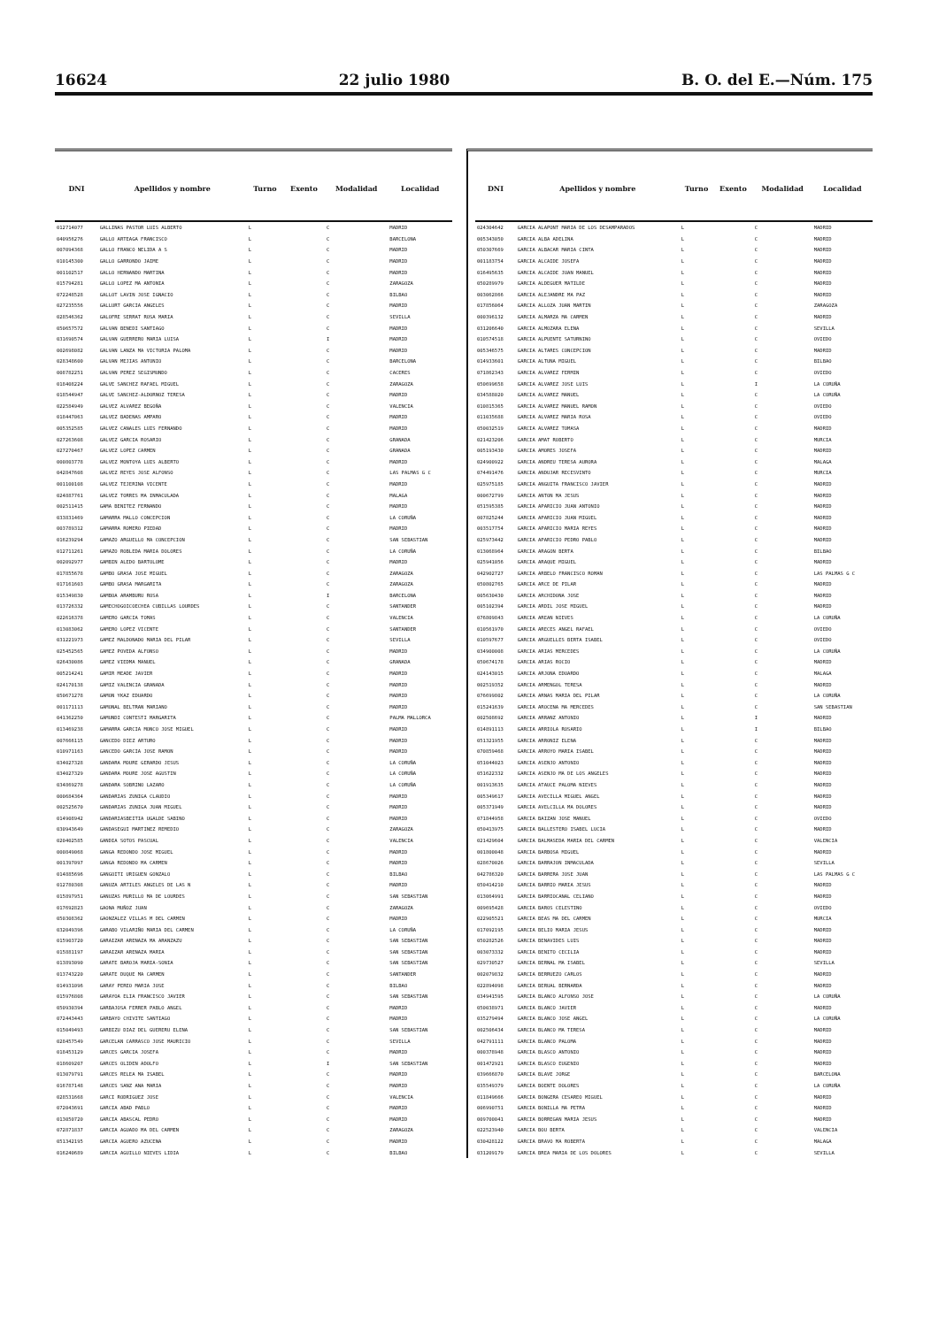16624 22 julio 1980 B. O. del E.—Núm. 175
| DNI | Apellidos y nombre | Turno | Exento | Modalidad | Localidad |
| --- | --- | --- | --- | --- | --- |
| 012714077 | GALLINAS PASTOR LUIS ALBERTO | L | | C | MADRID |
| 040956276 | GALLO ARTEAGA FRANCISCO | L | | C | BARCELONA |
| 007094368 | GALLO FRANCO NELIDA A S | L | | C | MADRID |
| 010145300 | GALLO GARRONDO JAIME | L | | C | MADRID |
| 001102517 | GALLO HERNANDO MARTINA | L | | C | MADRID |
| 015794281 | GALLO LOPEZ MA ANTONIA | L | | C | ZARAGOZA |
| 072248528 | GALLOT LAVIN JOSE IGNACIO | L | | C | BILBAO |
| 027235556 | GALLURT GARCIA ANGELES | L | | C | MADRID |
| 028546362 | GALOFRE SERRAT ROSA MARIA | L | | C | SEVILLA |
| 050657572 | GALVAN BENEDI SANTIAGO | L | | C | MADRID |
| 031690574 | GALVAN GUERRERO MARIA LUISA | L | | I | MADRID |
| 002698082 | GALVAN LANZA MA VICTORIA PALOMA | L | | C | MADRID |
| 028348600 | GALVAN MEJIAS ANTONIO | L | | C | BARCELONA |
| 008782251 | GALVAN PEREZ SEGISMUNDO | L | | C | CACERES |
| 018408224 | GALVE SANCHEZ RAFAEL MIGUEL | L | | C | ZARAGOZA |
| 018544947 | GALVE SANCHEZ-ALDORNOZ TERESA | L | | C | MADRID |
| 022584949 | GALVEZ ALVAREZ BEGOÑA | L | | C | VALENCIA |
| 018447063 | GALVEZ BADENAS AMPARO | L | | C | MADRID |
| 005352585 | GALVEZ CANALES LUIS FERNANDO | L | | C | MADRID |
| 027263608 | GALVEZ GARCIA ROSARIO | L | | C | GRANADA |
| 027270467 | GALVEZ LOPEZ CARMEN | L | | C | GRANADA |
| 000803778 | GALVEZ MONTOYA LUIS ALBERTO | L | | C | MADRID |
| 042847608 | GALVEZ REYES JOSE ALFONSO | L | | C | LAS PALMAS G C |
| 001100108 | GALVEZ TEJERINA VICENTE | L | | C | MADRID |
| 024887761 | GALVEZ TORRES MA INMACULADA | L | | C | MALAGA |
| 002511415 | GAMA BENITEZ FERNANDO | L | | C | MADRID |
| 033831469 | GAMARRA MALLO CONCEPCION | L | | C | LA CORUÑA |
| 003789312 | GAMARRA ROMERO PIEDAD | L | | C | MADRID |
| 016239294 | GAMAZO ARGUELLO MA CONCEPCION | L | | C | SAN SEBASTIAN |
| 012711261 | GAMAZO ROBLEDA MARIA DOLORES | L | | C | LA CORUÑA |
| 002092977 | GAMBIN ALEDO BARTOLOME | L | | C | MADRID |
| 017855678 | GAMBO GRASA JOSE MIGUEL | L | | C | ZARAGOZA |
| 017161603 | GAMBO GRASA MARGARITA | L | | C | ZARAGOZA |
| 015349830 | GAMBOA ARAMBURU ROSA | L | | I | BARCELONA |
| 013726332 | GAMECHOGOICOECHEA CUBILLAS LOURDES | L | | C | SANTANDER |
| 022616378 | GAMERO GARCIA TOMAS | L | | C | VALENCIA |
| 013083062 | GAMERO LOPEZ VICENTE | L | | C | SANTANDER |
| 031221973 | GAMEZ MALDONADO MARIA DEL PILAR | L | | C | SEVILLA |
| 025452565 | GAMEZ POVEDA ALFONSO | L | | C | MADRID |
| 026430086 | GAMEZ VIEDMA MANUEL | L | | C | GRANADA |
| 005214241 | GAMIR MEADE JAVIER | L | | C | MADRID |
| 024170138 | GAMIZ VALENCIA GRANADA | L | | C | MADRID |
| 050671278 | GAMON YKAZ EDUARDO | L | | C | MADRID |
| 001171113 | GAMONAL BELTRAN MARIANO | L | | C | MADRID |
| 041362250 | GAMUNDI CONTESTI MARGARITA | L | | C | PALMA MALLORCA |
| 013469238 | GAMARRA GARCIA MONCO JOSE MIGUEL | L | | C | MADRID |
| 007666115 | GANCEDO DIEZ ARTURO | L | | C | MADRID |
| 010971163 | GANCEDO GARCIA JOSE RAMON | L | | C | MADRID |
| 034027328 | GANDARA MOURE GERARDO JESUS | L | | C | LA CORUÑA |
| 034027329 | GANDARA MOURE JOSE AGUSTIN | L | | C | LA CORUÑA |
| 034869278 | GANDARA SOBRINO LAZARO | L | | C | LA CORUÑA |
| 000684364 | GANDARIAS ZUNIGA CLAUDIO | L | | C | MADRID |
| 002525670 | GANDARIAS ZUNIGA JUAN MIGUEL | L | | C | MADRID |
| 014908942 | GANDARIASBEITIA UGALDE SABINO | L | | C | MADRID |
| 030943649 | GANDASEGUI MARTINEZ REMEDIO | L | | C | ZARAGOZA |
| 020402585 | GANDIA SOTOS PASCUAL | L | | C | VALENCIA |
| 000849068 | GANGA REDONDO JOSE MIGUEL | L | | C | MADRID |
| 001397097 | GANGA REDONDO MA CARMEN | L | | C | MADRID |
| 014885696 | GANGOITI URIGUEN GONZALO | L | | C | BILBAO |
| 012780308 | GANUZA ARTILES ANGELES DE LAS N | L | | C | MADRID |
| 015897951 | GANUZAS MURILLO MA DE LOURDES | L | | C | SAN SEBASTIAN |
| 017692823 | GAONA MUÑOZ JUAN | L | | C | ZARAGOZA |
| 050308362 | GAONZALEZ VILLAS M DEL CARMEN | L | | C | MADRID |
| 032049396 | GARABO VILARIÑO MARIA DEL CARMEN | L | | C | LA CORUÑA |
| 015903720 | GARAIZAR ARENAZA MA ARANZAZU | L | | C | SAN SEBASTIAN |
| 015881197 | GARAIZAR ARENAZA MARIA | L | | C | SAN SEBASTIAN |
| 013893090 | GARATE BAROJA MARIA-SONIA | L | | C | SAN SEBASTIAN |
| 013743220 | GARATE DUQUE MA CARMEN | L | | C | SANTANDER |
| 014931096 | GARAY PEREO MARIA JOSE | L | | C | BILBAO |
| 015976808 | GARAYOA ELIA FRANCISCO JAVIER | L | | C | SAN SEBASTIAN |
| 050930394 | GARBAJOSA FERRER PABLO ANGEL | L | | C | MADRID |
| 072443443 | GARBAYO CHIVITE SANTIAGO | L | | C | MADRID |
| 015049493 | GARBIZU DIAZ DEL GUERERU ELENA | L | | C | SAN SEBASTIAN |
| 028457549 | GARCELAN CARRASCO JOSE MAURICIO | L | | C | SEVILLA |
| 018453129 | GARCES GARCIA JOSEFA | L | | C | MADRID |
| 018609207 | GARCES OLIDEN ADOLFO | L | | I | SAN SEBASTIAN |
| 013079791 | GARCES RELEA MA ISABEL | L | | C | MADRID |
| 016787148 | GARCES SANZ ANA MARIA | L | | C | MADRID |
| 028531668 | GARCI RODRIGUEZ JOSE | L | | C | VALENCIA |
| 072043691 | GARCIA ABAD PABLO | L | | C | MADRID |
| 013050720 | GARCIA ABASCAL PEDRO | L | | C | MADRID |
| 072871837 | GARCIA AGUADO MA DEL CARMEN | L | | C | ZARAGOZA |
| 051342195 | GARCIA AGUERO AZUCENA | L | | C | MADRID |
| 016240689 | GARCIA AGUILLO NIEVES LIDIA | L | | C | BILBAO |
| DNI | Apellidos y nombre | Turno | Exento | Modalidad | Localidad |
| --- | --- | --- | --- | --- | --- |
| 024304642 | GARCIA ALAPONT MARIA DE LOS DESAMPARADOS | L | | C | MADRID |
| 005343050 | GARCIA ALBA ADELINA | L | | C | MADRID |
| 050307669 | GARCIA ALBACAR MARIA CINTA | L | | C | MADRID |
| 001183754 | GARCIA ALCAIDE JOSEFA | L | | C | MADRID |
| 016495635 | GARCIA ALCAIDE JUAN MANUEL | L | | C | MADRID |
| 050289979 | GARCIA ALDEGUER MATILDE | L | | C | MADRID |
| 003062866 | GARCIA ALEJANDRE MA PAZ | L | | C | MADRID |
| 017856064 | GARCIA ALLOZA JUAN MARTIN | L | | C | ZARAGOZA |
| 000396132 | GARCIA ALMARZA MA CARMEN | L | | C | MADRID |
| 031206640 | GARCIA ALMOZARA ELENA | L | | C | SEVILLA |
| 010574518 | GARCIA ALPUENTE SATURNINO | L | | C | OVIEDO |
| 005346575 | GARCIA ALTARES CONCEPCION | L | | C | MADRID |
| 014933601 | GARCIA ALTUNA MIGUEL | L | | C | BILBAO |
| 071862343 | GARCIA ALVAREZ FERMIN | L | | C | OVIEDO |
| 050699658 | GARCIA ALVAREZ JOSE LUIS | L | | I | LA CORUÑA |
| 034588020 | GARCIA ALVAREZ MANUEL | L | | C | LA CORUÑA |
| 010815365 | GARCIA ALVAREZ MANUEL RAMON | L | | C | OVIEDO |
| 011035688 | GARCIA ALVAREZ MARIA ROSA | L | | C | OVIEDO |
| 050032519 | GARCIA ALVAREZ TOMASA | L | | C | MADRID |
| 021423206 | GARCIA AMAT ROBERTO | L | | C | MURCIA |
| 005193430 | GARCIA AMORES JOSEFA | L | | C | MADRID |
| 024900922 | GARCIA ANDREU TERESA AURORA | L | | C | MALAGA |
| 074491476 | GARCIA ANDUJAR RECESVINTO | L | | C | MURCIA |
| 025975185 | GARCIA ANGUITA FRANCISCO JAVIER | L | | C | MADRID |
| 000672799 | GARCIA ANTON MA JESUS | L | | C | MADRID |
| 051595385 | GARCIA APARICIO JUAN ANTONIO | L | | C | MADRID |
| 007825244 | GARCIA APARICIO JUAN MIGUEL | L | | C | MADRID |
| 003517754 | GARCIA APARICIO MARIA REYES | L | | C | MADRID |
| 025973442 | GARCIA APARICIO PEDRO PABLO | L | | C | MADRID |
| 013068964 | GARCIA ARAGON BERTA | L | | C | BILBAO |
| 025941056 | GARCIA ARAQUE MIGUEL | L | | C | MADRID |
| 042902727 | GARCIA ARBELO FRANCISCO ROMAN | L | | C | LAS PALMAS G C |
| 050802765 | GARCIA ARCE DE PILAR | L | | C | MADRID |
| 005630430 | GARCIA ARCHIDONA JOSE | L | | C | MADRID |
| 005102394 | GARCIA ARDIL JOSE MIGUEL | L | | C | MADRID |
| 076809843 | GARCIA AREAN NIEVES | L | | C | LA CORUÑA |
| 010561970 | GARCIA ARECES ANGEL RAFAEL | L | | C | OVIEDO |
| 010597677 | GARCIA ARGUELLES BERTA ISABEL | L | | C | OVIEDO |
| 034900008 | GARCIA ARIAS MERCEDES | L | | C | LA CORUÑA |
| 050674178 | GARCIA ARIAS ROCIO | L | | C | MADRID |
| 024143015 | GARCIA ARJONA EDUARDO | L | | C | MALAGA |
| 002519352 | GARCIA ARMENGOL TERESA | L | | C | MADRID |
| 076699802 | GARCIA ARNAS MARIA DEL PILAR | L | | C | LA CORUÑA |
| 015241639 | GARCIA AROCENA MA MERCEDES | L | | C | SAN SEBASTIAN |
| 002508692 | GARCIA ARRANZ ANTONIO | L | | I | MADRID |
| 014891113 | GARCIA ARRIOLA ROSARIO | L | | I | BILBAO |
| 051321955 | GARCIA ARRONIZ ELENA | L | | C | MADRID |
| 070859468 | GARCIA ARROYO MARIA ISABEL | L | | C | MADRID |
| 051044023 | GARCIA ASENJO ANTONIO | L | | C | MADRID |
| 051622332 | GARCIA ASENJO MA DE LOS ANGELES | L | | C | MADRID |
| 001913635 | GARCIA ATAUCE PALOMA NIEVES | L | | C | MADRID |
| 005349617 | GARCIA AVECILLA MIGUEL ANGEL | L | | C | MADRID |
| 005371949 | GARCIA AVELCILLA MA DOLORES | L | | C | MADRID |
| 071844958 | GARCIA BAIZAN JOSE MANUEL | L | | C | OVIEDO |
| 050413975 | GARCIA BALLESTERO ISABEL LUCIA | L | | C | MADRID |
| 021429604 | GARCIA BALMASEDA MARIA DEL CARMEN | L | | C | VALENCIA |
| 001800048 | GARCIA BARBOSA MIGUEL | L | | C | MADRID |
| 028670026 | GARCIA BARRAJON INMACULADA | L | | C | SEVILLA |
| 042786320 | GARCIA BARRERA JOSE JUAN | L | | C | LAS PALMAS G C |
| 050414210 | GARCIA BARRIO MARIA JESUS | L | | C | MADRID |
| 013064991 | GARCIA BARRIOCANAL CELIANO | L | | C | MADRID |
| 009695428 | GARCIA BAROS CELESTINO | L | | C | OVIEDO |
| 022905521 | GARCIA BEAS MA DEL CARMEN | L | | C | MURCIA |
| 017092195 | GARCIA BELIO MARIA JESUS | L | | C | MADRID |
| 050282526 | GARCIA BENAVIDES LUIS | L | | C | MADRID |
| 003073332 | GARCIA BENITO CECILIA | L | | C | MADRID |
| 029730527 | GARCIA BERNAL MA ISABEL | L | | C | SEVILLA |
| 002079832 | GARCIA BERRUEZO CARLOS | L | | C | MADRID |
| 022894098 | GARCIA BERUAL BERNARDA | L | | C | MADRID |
| 034941595 | GARCIA BLANCO ALFONSO JOSE | L | | C | LA CORUÑA |
| 050038971 | GARCIA BLANCO JAVIER | L | | C | MADRID |
| 035279494 | GARCIA BLANCO JOSE ANGEL | L | | C | LA CORUÑA |
| 002506434 | GARCIA BLANCO MA TERESA | L | | C | MADRID |
| 042791111 | GARCIA BLANCO PALOMA | L | | C | MADRID |
| 000378948 | GARCIA BLASCO ANTONIO | L | | C | MADRID |
| 001472921 | GARCIA BLASCO EUGENIO | L | | C | MADRID |
| 039666870 | GARCIA BLAVE JORGE | L | | C | BARCELONA |
| 035549379 | GARCIA BOENTE DOLORES | L | | C | LA CORUÑA |
| 011849666 | GARCIA BONGERA CESAREO MIGUEL | L | | C | MADRID |
| 006990751 | GARCIA BONILLA MA PETRA | L | | C | MADRID |
| 009700041 | GARCIA BORREGAN MARIA JESUS | L | | C | MADRID |
| 022523940 | GARCIA BOU BERTA | L | | C | VALENCIA |
| 030428122 | GARCIA BRAVO MA ROBERTA | L | | C | MALAGA |
| 031209179 | GARCIA BREA MARIA DE LOS DOLORES | L | | C | SEVILLA |